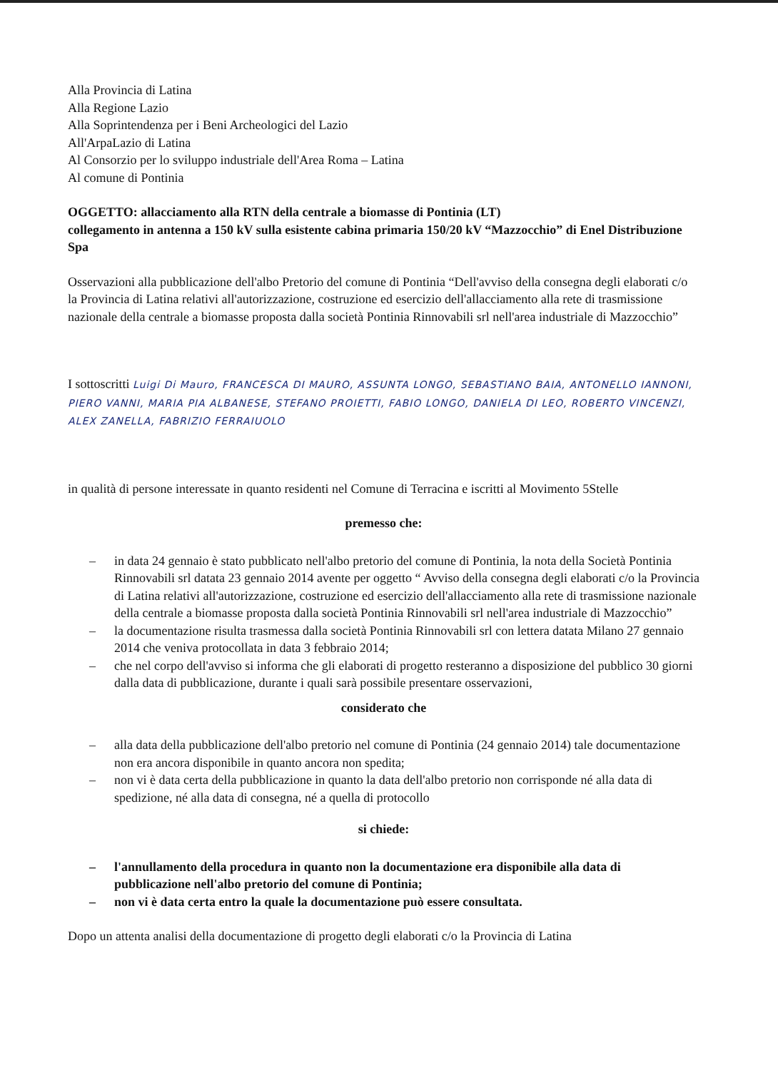Alla Provincia di Latina
Alla Regione Lazio
Alla Soprintendenza per i Beni Archeologici del Lazio
All'ArpaLazio di Latina
Al Consorzio per lo sviluppo industriale dell'Area Roma – Latina
Al comune di Pontinia
OGGETTO: allacciamento alla RTN della centrale a biomasse di Pontinia (LT)
collegamento in antenna a 150 kV sulla esistente cabina primaria 150/20 kV “Mazzocchio” di Enel Distribuzione Spa
Osservazioni alla pubblicazione dell'albo Pretorio del comune di Pontinia “Dell'avviso della consegna degli elaborati c/o la Provincia di Latina relativi all'autorizzazione, costruzione ed esercizio dell'allacciamento alla rete di trasmissione nazionale della centrale a biomasse proposta dalla società Pontinia Rinnovabili srl nell'area industriale di Mazzocchio”
I sottoscritti Luigi Di Mauro, FRANCESCA DI MAURO, ASSUNTA LONGO, SEBASTIANO BAIA, ANTONELLO IANNONI, PIERO VANNI, MARIA PIA ALBANESE, STEFANO PROIETTI, FABIO LONGO, DANIELA DI LEO, ROBERTO VINCENZI, ALEX ZANELLA, FABRIZIO FERRAIUOLO
in qualità di persone interessate in quanto residenti nel Comune di Terracina e iscritti al Movimento 5Stelle
premesso che:
– in data 24 gennaio è stato pubblicato nell'albo pretorio del comune di Pontinia, la nota della Società Pontinia Rinnovabili srl datata 23 gennaio 2014 avente per oggetto “ Avviso della consegna degli elaborati c/o la Provincia di Latina relativi all'autorizzazione, costruzione ed esercizio dell'allacciamento alla rete di trasmissione nazionale della centrale a biomasse proposta dalla società Pontinia Rinnovabili srl nell'area industriale di Mazzocchio”
– la documentazione risulta trasmessa dalla società Pontinia Rinnovabili srl con lettera datata Milano 27 gennaio 2014 che veniva protocollata in data 3 febbraio 2014;
– che nel corpo dell'avviso si informa che gli elaborati di progetto resteranno a disposizione del pubblico 30 giorni dalla data di pubblicazione, durante i quali sarà possibile presentare osservazioni,
considerato che
– alla data della pubblicazione dell'albo pretorio nel comune di Pontinia (24 gennaio 2014) tale documentazione non era ancora disponibile in quanto ancora non spedita;
– non vi è data certa della pubblicazione in quanto la data dell'albo pretorio non corrisponde né alla data di spedizione, né alla data di consegna, né a quella di protocollo
si chiede:
– l'annullamento della procedura in quanto non la documentazione era disponibile alla data di pubblicazione nell'albo pretorio del comune di Pontinia;
– non vi è data certa entro la quale la documentazione può essere consultata.
Dopo un attenta analisi della documentazione di progetto degli elaborati c/o la Provincia di Latina